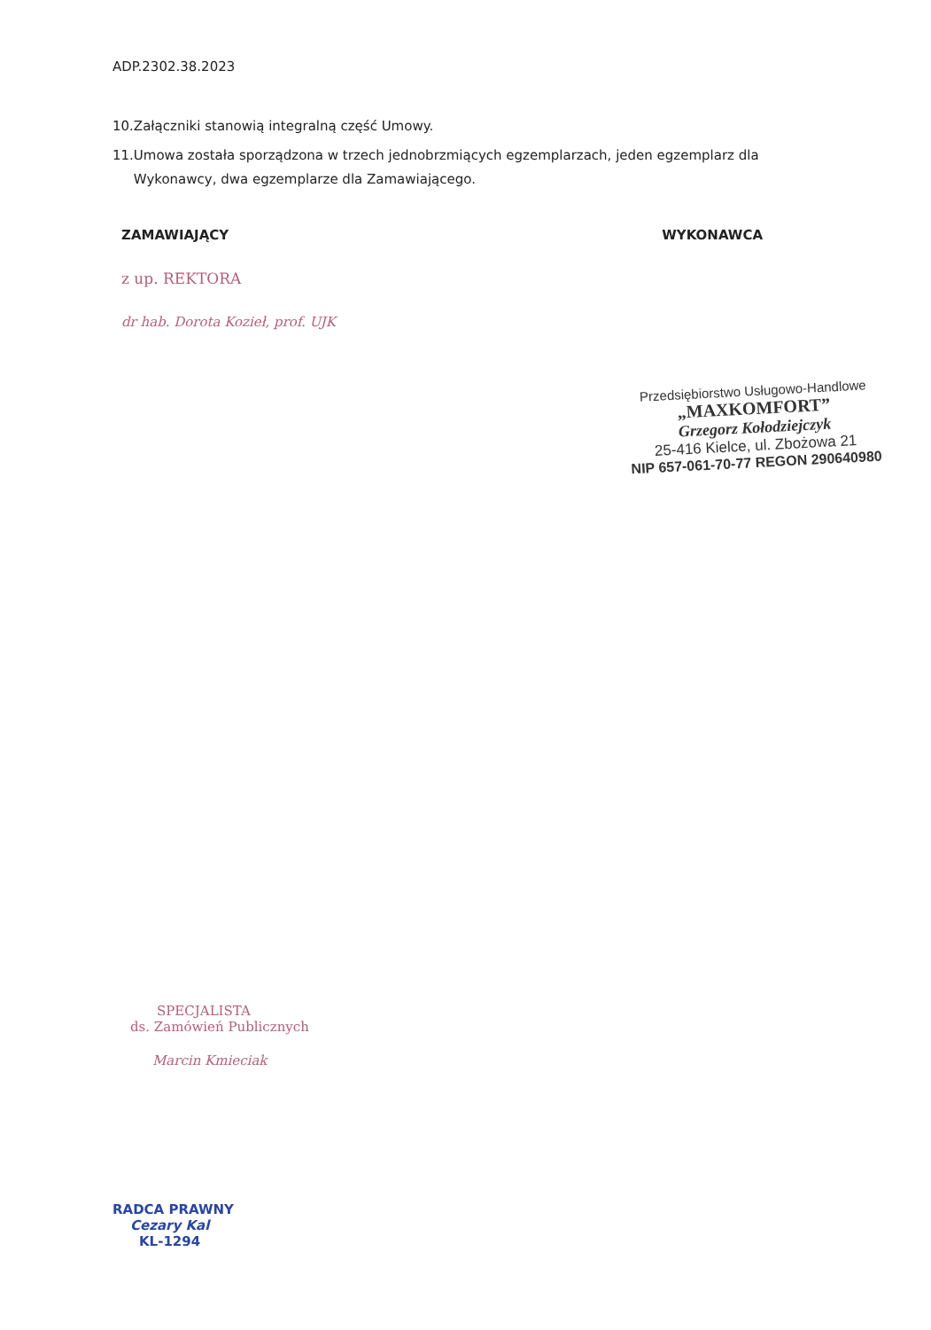ADP.2302.38.2023
10.Załączniki stanowią integralną część Umowy.
11.Umowa została sporządzona w trzech jednobrzmiących egzemplarzach, jeden egzemplarz dla
Wykonawcy, dwa egzemplarze dla Zamawiającego.
ZAMAWIAJĄCY WYKONAWCA
z up. REKTORA
dr hab. Dorota Kozieł, prof. UJK
Przedsiębiorstwo Usługowo-Handlowe
„MAXKOMFORT”
Grzegorz Kołodziejczyk
25-416 Kielce, ul. Zbożowa 21
NIP 657-061-70-77 REGON 290640980
SPECJALISTA
ds. Zamówień Publicznych
Marcin Kmieciak
RADCA PRAWNY
Cezary Kal
KL-1294